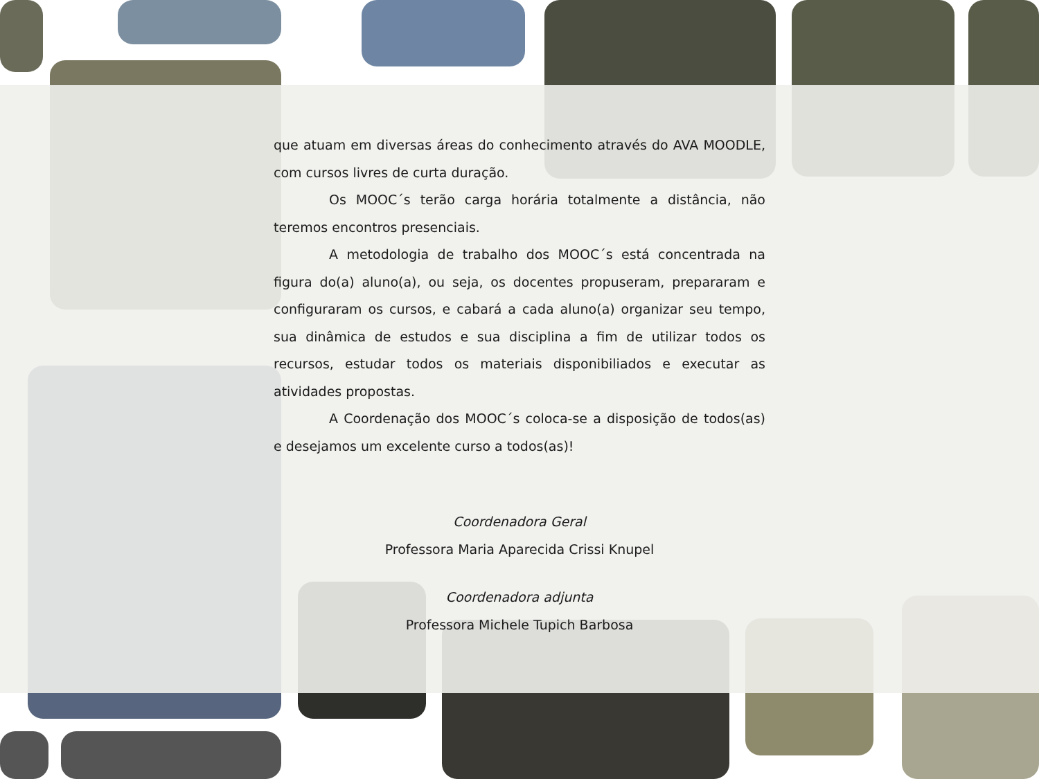que atuam em diversas áreas do conhecimento através do AVA MOODLE, com cursos livres de curta duração.
Os MOOC´s terão carga horária totalmente a distância, não teremos encontros presenciais.
A metodologia de trabalho dos MOOC´s está concentrada na figura do(a) aluno(a), ou seja, os docentes propuseram, prepararam e configuraram os cursos, e cabará a cada aluno(a) organizar seu tempo, sua dinâmica de estudos e sua disciplina a fim de utilizar todos os recursos, estudar todos os materiais disponibiliados e executar as atividades propostas.
A Coordenação dos MOOC´s coloca-se a disposição de todos(as) e desejamos um excelente curso a todos(as)!
Coordenadora Geral
Professora Maria Aparecida Crissi Knupel
Coordenadora adjunta
Professora Michele Tupich Barbosa